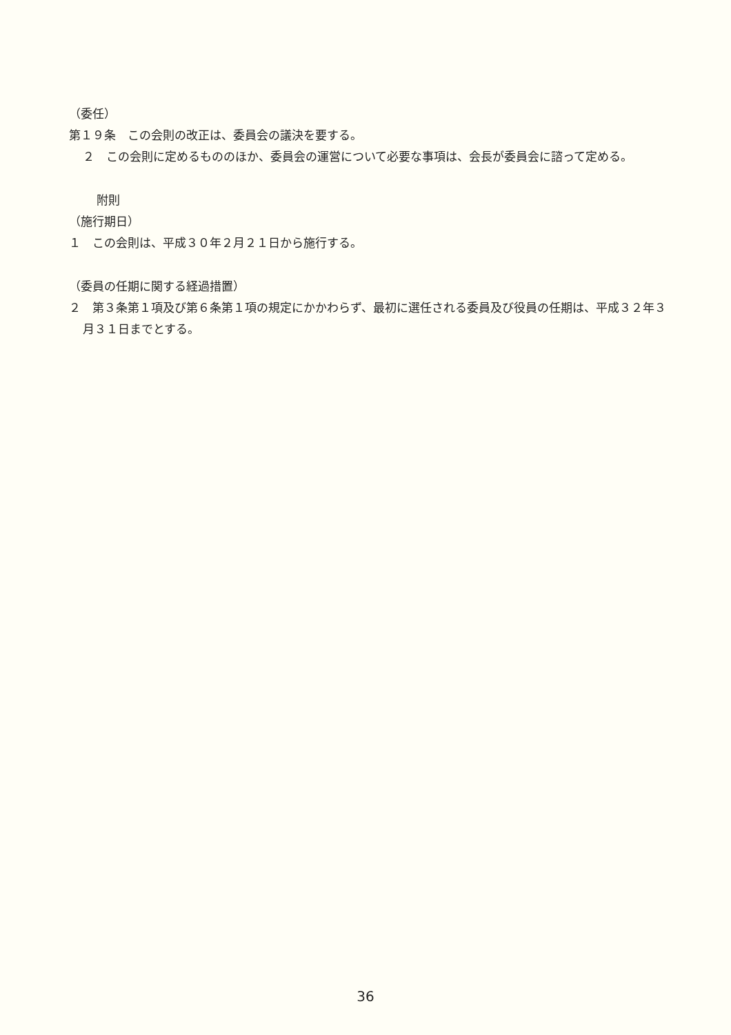（委任）
第１９条　この会則の改正は、委員会の議決を要する。
２　この会則に定めるもののほか、委員会の運営について必要な事項は、会長が委員会に諮って定める。
附則
（施行期日）
１　この会則は、平成３０年２月２１日から施行する。
（委員の任期に関する経過措置）
２　第３条第１項及び第６条第１項の規定にかかわらず、最初に選任される委員及び役員の任期は、平成３２年３月３１日までとする。
36